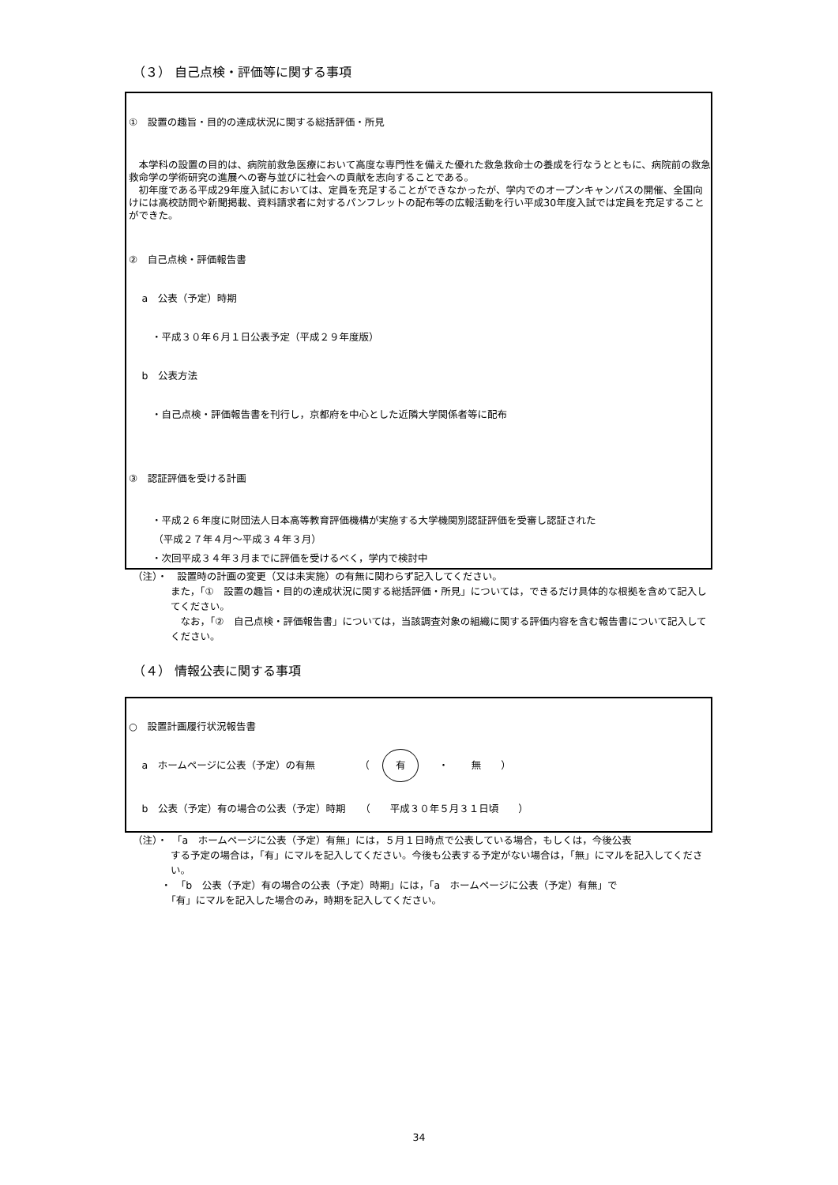（３） 自己点検・評価等に関する事項
①　設置の趣旨・目的の達成状況に関する総括評価・所見
　本学科の設置の目的は、病院前救急医療において高度な専門性を備えた優れた救急救命士の養成を行なうとともに、病院前の救急救命学の学術研究の進展への寄与並びに社会への貢献を志向することである。
　初年度である平成29年度入試においては、定員を充足することができなかったが、学内でのオープンキャンパスの開催、全国向けには高校訪問や新聞掲載、資料請求者に対するパンフレットの配布等の広報活動を行い平成30年度入試では定員を充足することができた。
②　自己点検・評価報告書
　 a　公表（予定）時期
　　 ・平成３０年６月１日公表予定（平成２９年度版）
　 b　公表方法
　　 ・自己点検・評価報告書を刊行し，京都府を中心とした近隣大学関係者等に配布
③　認証評価を受ける計画
　　 ・平成２６年度に財団法人日本高等教育評価機構が実施する大学機関別認証評価を受審し認証された
　　　（平成２７年４月～平成３４年３月）
　　 ・次回平成３４年３月までに評価を受けるべく，学内で検討中
（注）・　設置時の計画の変更（又は未実施）の有無に関わらず記入してください。
また，「①　設置の趣旨・目的の達成状況に関する総括評価・所見」については，できるだけ具体的な根拠を含めて記入してください。
　なお，「②　自己点検・評価報告書」については，当該調査対象の組織に関する評価内容を含む報告書について記入してください。
（４） 情報公表に関する事項
○　設置計画履行状況報告書
　 a　ホームページに公表（予定）の有無　　　　　（　 有　　・　　 無　　）
　 b　公表（予定）有の場合の公表（予定）時期　　（　　平成３０年５月３１日頃　　）
（注）・　「a　ホームページに公表（予定）有無」には，５月１日時点で公表している場合，もしくは，今後公表
する予定の場合は，「有」にマルを記入してください。今後も公表する予定がない場合は，「無」にマルを記入してください。
・　「b　公表（予定）有の場合の公表（予定）時期」には，「a　ホームページに公表（予定）有無」で
　「有」にマルを記入した場合のみ，時期を記入してください。
34